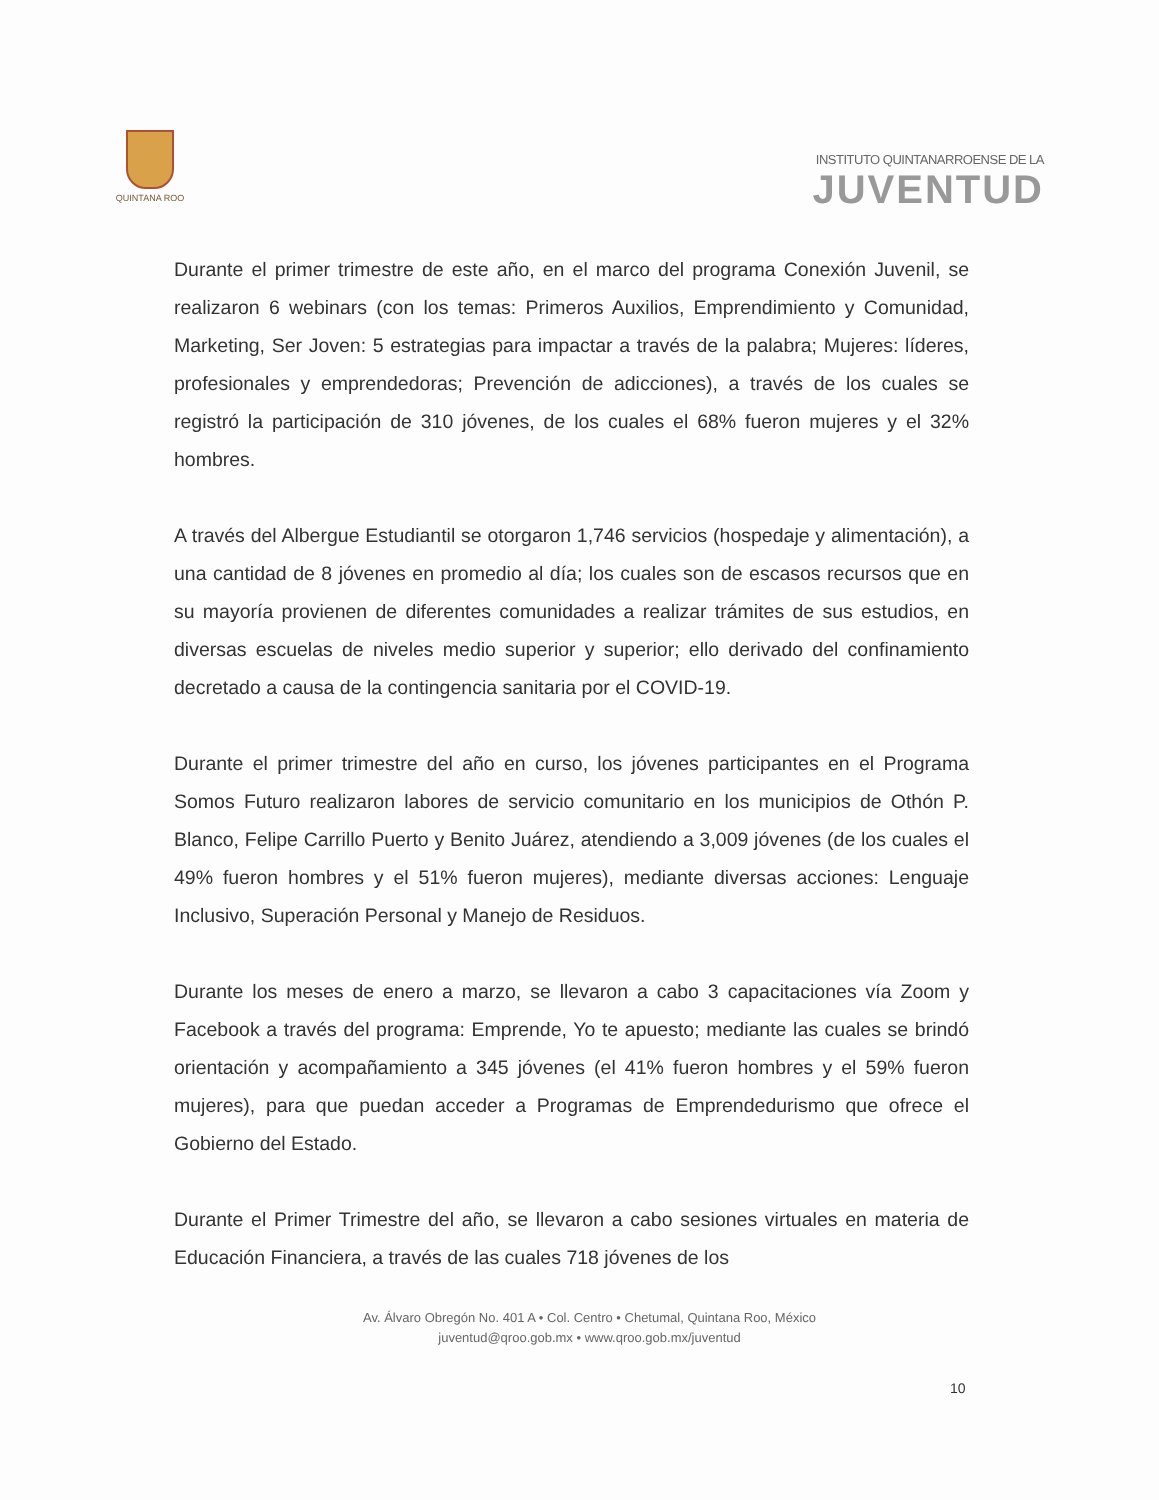QUINTANA ROO
INSTITUTO QUINTANARROENSE DE LA
JUVENTUD
Durante el primer trimestre de este año, en el marco del programa Conexión Juvenil, se realizaron 6 webinars (con los temas: Primeros Auxilios, Emprendimiento y Comunidad, Marketing, Ser Joven: 5 estrategias para impactar a través de la palabra; Mujeres: líderes, profesionales y emprendedoras; Prevención de adicciones), a través de los cuales se registró la participación de 310 jóvenes, de los cuales el 68% fueron mujeres y el 32% hombres.
A través del Albergue Estudiantil se otorgaron 1,746 servicios (hospedaje y alimentación), a una cantidad de 8 jóvenes en promedio al día; los cuales son de escasos recursos que en su mayoría provienen de diferentes comunidades a realizar trámites de sus estudios, en diversas escuelas de niveles medio superior y superior; ello derivado del confinamiento decretado a causa de la contingencia sanitaria por el COVID-19.
Durante el primer trimestre del año en curso, los jóvenes participantes en el Programa Somos Futuro realizaron labores de servicio comunitario en los municipios de Othón P. Blanco, Felipe Carrillo Puerto y Benito Juárez, atendiendo a 3,009 jóvenes (de los cuales el 49% fueron hombres y el 51% fueron mujeres), mediante diversas acciones: Lenguaje Inclusivo, Superación Personal y Manejo de Residuos.
Durante los meses de enero a marzo, se llevaron a cabo 3 capacitaciones vía Zoom y Facebook a través del programa: Emprende, Yo te apuesto; mediante las cuales se brindó orientación y acompañamiento a 345 jóvenes (el 41% fueron hombres y el 59% fueron mujeres), para que puedan acceder a Programas de Emprendedurismo que ofrece el Gobierno del Estado.
Durante el Primer Trimestre del año, se llevaron a cabo sesiones virtuales en materia de Educación Financiera, a través de las cuales 718 jóvenes de los
Av. Álvaro Obregón No. 401 A • Col. Centro • Chetumal, Quintana Roo, México
juventud@qroo.gob.mx • www.qroo.gob.mx/juventud
10